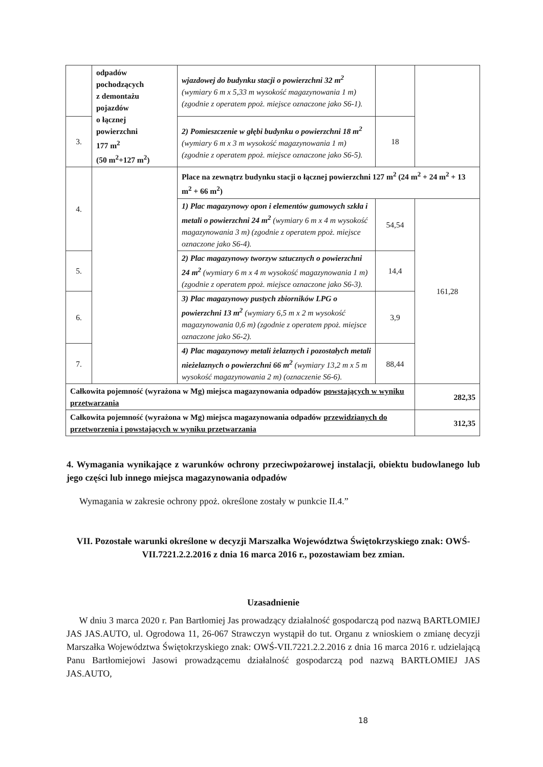| | odpadów pochodzących z demontażu pojazdów o łącznej powierzchni 177 m<sup>2</sup> (50 m<sup>2</sup>+127 m<sup>2</sup>) | wjazdowej do budynku stacji o powierzchni 32 m<sup>2</sup> (wymiary 6 m x 5,33 m wysokość magazynowania 1 m) (zgodnie z operatem ppoż. miejsce oznaczone jako S6-1). | | |
| 3. | | 2) Pomieszczenie w głębi budynku o powierzchni 18 m<sup>2</sup> (wymiary 6 m x 3 m wysokość magazynowania 1 m) (zgodnie z operatem ppoż. miejsce oznaczone jako S6-5). | 18 | |
| 4. | | Place na zewnątrz budynku stacji o łącznej powierzchni 127 m<sup>2</sup> (24 m<sup>2</sup> + 24 m<sup>2</sup> + 13 m<sup>2</sup> + 66 m<sup>2</sup>) | | |
| | | 1) Plac magazynowy opon i elementów gumowych szkła i metali o powierzchni 24 m<sup>2</sup> (wymiary 6 m x 4 m wysokość magazynowania 3 m) (zgodnie z operatem ppoż. miejsce oznaczone jako S6-4). | 54,54 | 161,28 |
| 5. | | 2) Plac magazynowy tworzyw sztucznych o powierzchni 24 m<sup>2</sup> (wymiary 6 m x 4 m wysokość magazynowania 1 m) (zgodnie z operatem ppoż. miejsce oznaczone jako S6-3). | 14,4 | |
| 6. | | 3) Plac magazynowy pustych zbiorników LPG o powierzchni 13 m<sup>2</sup> (wymiary 6,5 m x 2 m wysokość magazynowania 0,6 m) (zgodnie z operatem ppoż. miejsce oznaczone jako S6-2). | 3,9 | |
| 7. | | 4) Plac magazynowy metali żelaznych i pozostałych metali nieżelaznych o powierzchni 66 m<sup>2</sup> (wymiary 13,2 m x 5 m wysokość magazynowania 2 m) (oznaczenie S6-6). | 88,44 | |
| Całkowita pojemność (wyrażona w Mg) miejsca magazynowania odpadów powstających w wyniku przetwarzania | | | | 282,35 |
| Całkowita pojemność (wyrażona w Mg) miejsca magazynowania odpadów przewidzianych do przetworzenia i powstających w wyniku przetwarzania | | | | 312,35 |
4. Wymagania wynikające z warunków ochrony przeciwpożarowej instalacji, obiektu budowlanego lub jego części lub innego miejsca magazynowania odpadów
Wymagania w zakresie ochrony ppoż. określone zostały w punkcie II.4.”
VII. Pozostałe warunki określone w decyzji Marszałka Województwa Świętokrzyskiego znak: OWŚ-VII.7221.2.2.2016 z dnia 16 marca 2016 r., pozostawiam bez zmian.
Uzasadnienie
W dniu 3 marca 2020 r. Pan Bartłomiej Jas prowadzący działalność gospodarczą pod nazwą BARTŁOMIEJ JAS JAS.AUTO, ul. Ogrodowa 11, 26-067 Strawczyn wystąpił do tut. Organu z wnioskiem o zmianę decyzji Marszałka Województwa Świętokrzyskiego znak: OWŚ-VII.7221.2.2.2016 z dnia 16 marca 2016 r. udzielającą Panu Bartłomiejowi Jasowi prowadzącemu działalność gospodarczą pod nazwą BARTŁOMIEJ JAS JAS.AUTO,
18